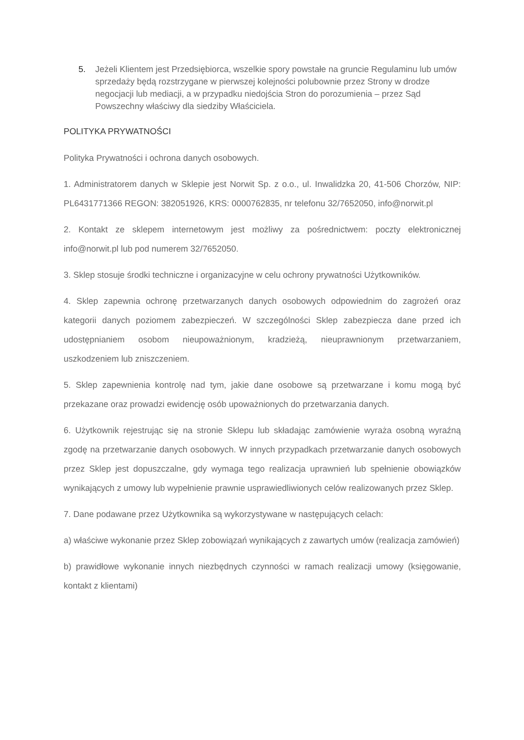5. Jeżeli Klientem jest Przedsiębiorca, wszelkie spory powstałe na gruncie Regulaminu lub umów sprzedaży będą rozstrzygane w pierwszej kolejności polubownie przez Strony w drodze negocjacji lub mediacji, a w przypadku niedojścia Stron do porozumienia – przez Sąd Powszechny właściwy dla siedziby Właściciela.
POLITYKA PRYWATNOŚCI
Polityka Prywatności i ochrona danych osobowych.
1. Administratorem danych w Sklepie jest Norwit Sp. z o.o., ul. Inwalidzka 20, 41-506 Chorzów, NIP: PL6431771366 REGON: 382051926, KRS: 0000762835, nr telefonu 32/7652050, info@norwit.pl
2. Kontakt ze sklepem internetowym jest możliwy za pośrednictwem: poczty elektronicznej info@norwit.pl lub pod numerem 32/7652050.
3. Sklep stosuje środki techniczne i organizacyjne w celu ochrony prywatności Użytkowników.
4. Sklep zapewnia ochronę przetwarzanych danych osobowych odpowiednim do zagrożeń oraz kategorii danych poziomem zabezpieczeń. W szczególności Sklep zabezpiecza dane przed ich udostępnianiem osobom nieupoważnionym, kradzieżą, nieuprawnionym przetwarzaniem, uszkodzeniem lub zniszczeniem.
5. Sklep zapewnienia kontrolę nad tym, jakie dane osobowe są przetwarzane i komu mogą być przekazane oraz prowadzi ewidencję osób upoważnionych do przetwarzania danych.
6. Użytkownik rejestrując się na stronie Sklepu lub składając zamówienie wyraża osobną wyraźną zgodę na przetwarzanie danych osobowych. W innych przypadkach przetwarzanie danych osobowych przez Sklep jest dopuszczalne, gdy wymaga tego realizacja uprawnień lub spełnienie obowiązków wynikających z umowy lub wypełnienie prawnie usprawiedliwionych celów realizowanych przez Sklep.
7. Dane podawane przez Użytkownika są wykorzystywane w następujących celach:
a) właściwe wykonanie przez Sklep zobowiązań wynikających z zawartych umów (realizacja zamówień)
b) prawidłowe wykonanie innych niezbędnych czynności w ramach realizacji umowy (księgowanie, kontakt z klientami)